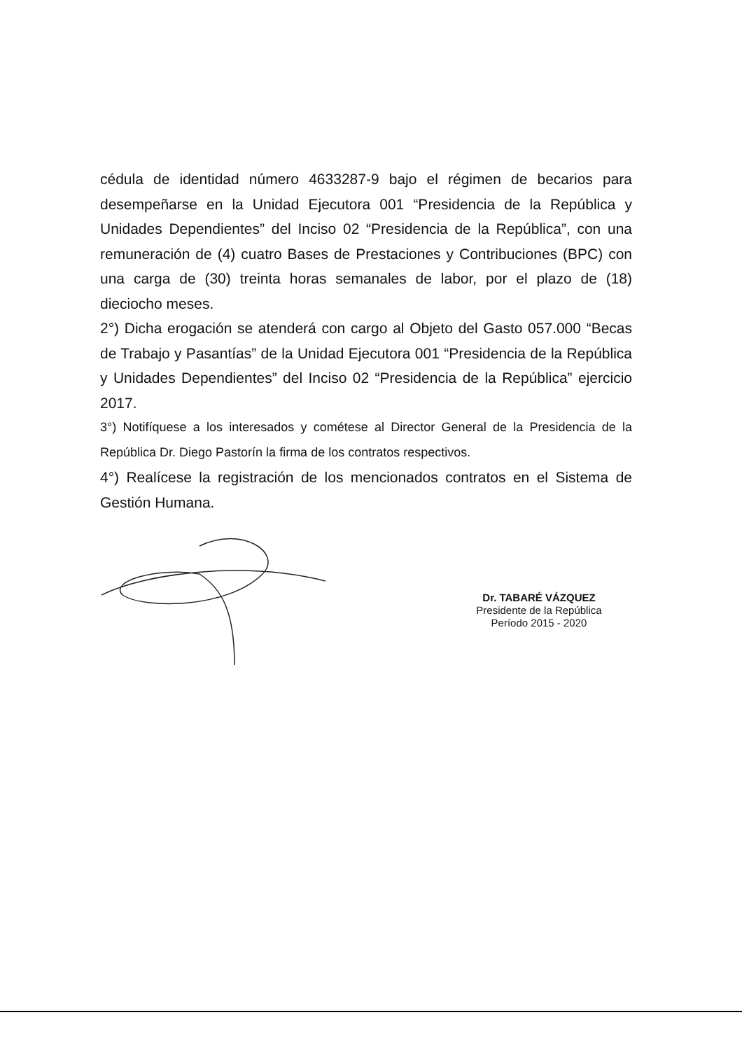cédula de identidad número 4633287-9 bajo el régimen de becarios para desempeñarse en la Unidad Ejecutora 001 “Presidencia de la República y Unidades Dependientes” del Inciso 02 “Presidencia de la República”, con una remuneración de (4) cuatro Bases de Prestaciones y Contribuciones (BPC) con una carga de (30) treinta horas semanales de labor, por el plazo de (18) dieciocho meses.
2°) Dicha erogación se atenderá con cargo al Objeto del Gasto 057.000 “Becas de Trabajo y Pasantías” de la Unidad Ejecutora 001 “Presidencia de la República y Unidades Dependientes” del Inciso 02 “Presidencia de la República” ejercicio 2017.
3°) Notifíquese a los interesados y cométese al Director General de la Presidencia de la República Dr. Diego Pastorín la firma de los contratos respectivos.
4°) Realícese la registración de los mencionados contratos en el Sistema de Gestión Humana.
Dr. TABARÉ VÁZQUEZ
Presidente de la República
Período 2015 - 2020